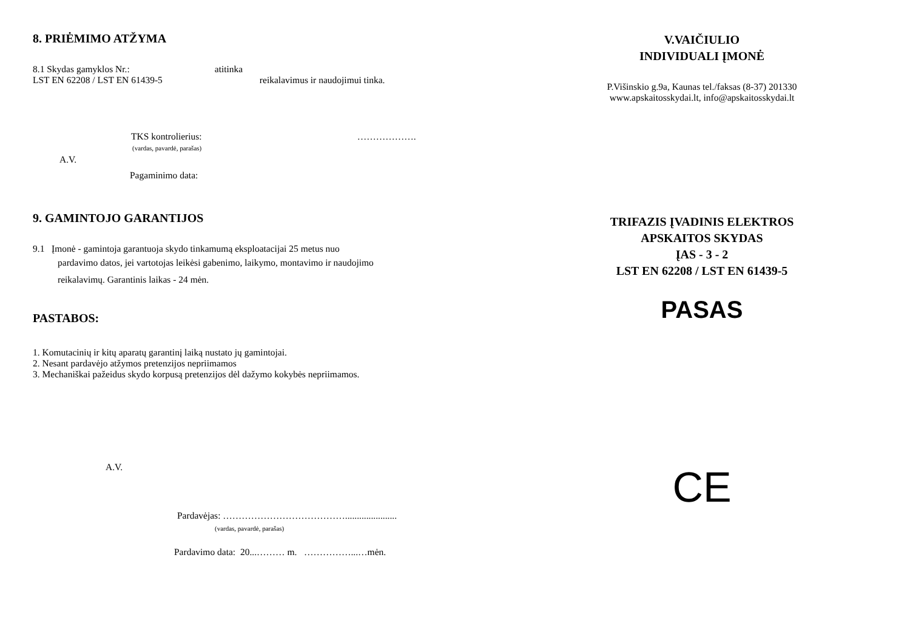8. PRIĖMIMO ATŽYMA
8.1 Skydas gamyklos Nr.: atitinka
LST EN 62208 / LST EN 61439-5 reikalavimus ir naudojimui tinka.
TKS kontrolierius: ……………….
(vardas, pavardė, parašas)
A.V.
Pagaminimo data:
9. GAMINTOJO GARANTIJOS
9.1 Įmonė - gamintoja garantuoja skydo tinkamumą eksploatacijai 25 metus nuo
pardavimo datos, jei vartotojas leikėsi gabenimo, laikymo, montavimo ir naudojimo
reikalavimų. Garantinis laikas - 24 mėn.
PASTABOS:
1. Komutacinių ir kitų aparatų garantinį laiką nustato jų gamintojai.
2. Nesant pardavėjo atžymos pretenzijos nepriimamos
3. Mechaniškai pažeidus skydo korpusą pretenzijos dėl dažymo kokybės nepriimamos.
A.V.
Pardavėjas: …………………………………......................
(vardas, pavardė, parašas)
Pardavimo data: 20...……… m. ……………...…mėn.
V.VAIČIULIO
INDIVIDUALI ĮMONĖ
P.Višinskio g.9a, Kaunas tel./faksas (8-37) 201330
www.apskaitosskydai.lt, info@apskaitosskydai.lt
TRIFAZIS ĮVADINIS ELEKTROS
APSKAITOS SKYDAS
ĮAS - 3 - 2
LST EN 62208 / LST EN 61439-5
PASAS
CE